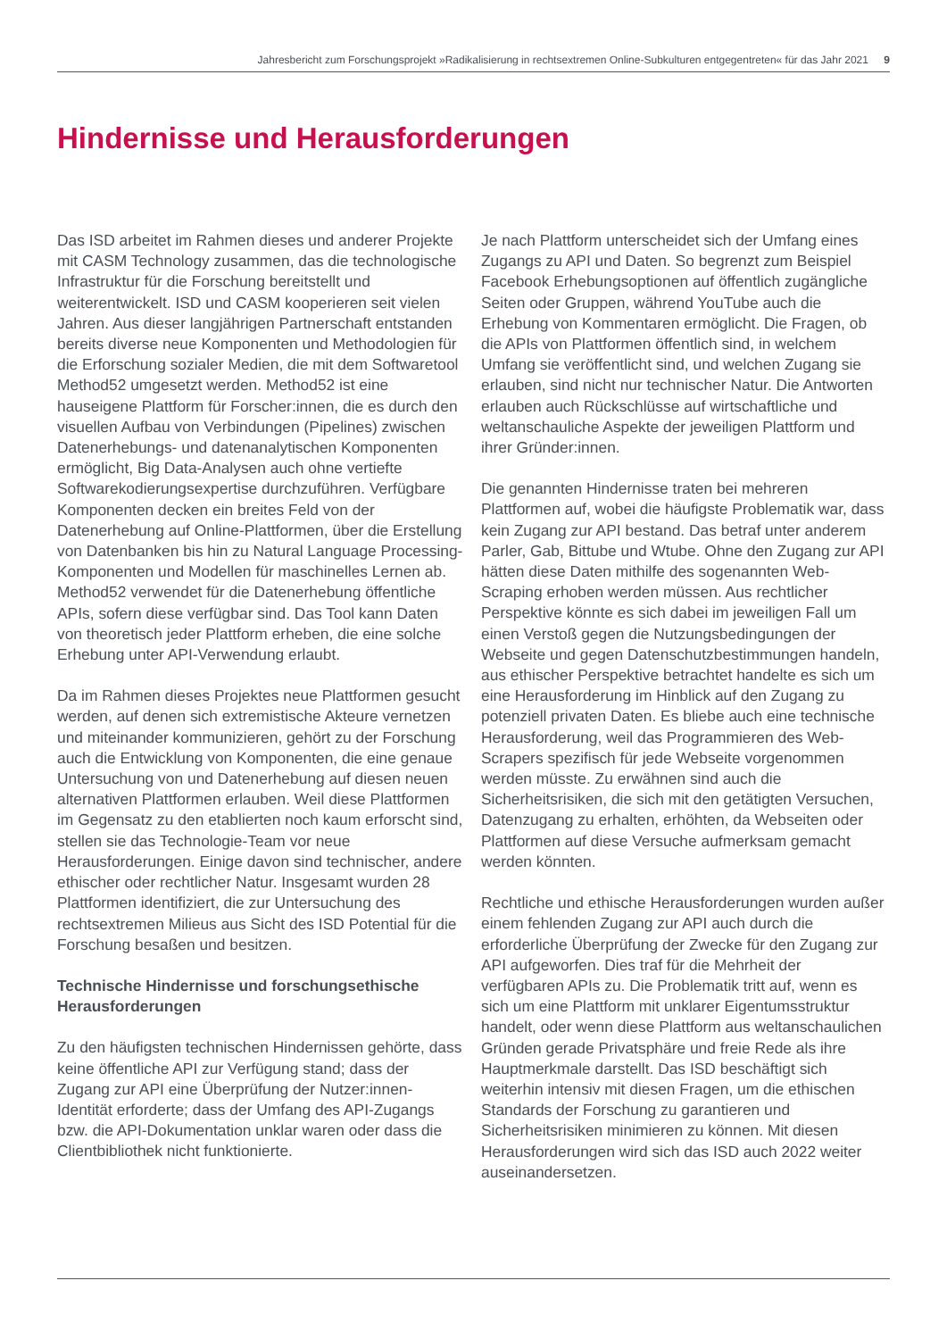Jahresbericht zum Forschungsprojekt »Radikalisierung in rechtsextremen Online-Subkulturen entgegentreten« für das Jahr 2021 9
Hindernisse und Herausforderungen
Das ISD arbeitet im Rahmen dieses und anderer Projekte mit CASM Technology zusammen, das die technologische Infrastruktur für die Forschung bereitstellt und weiterentwickelt. ISD und CASM kooperieren seit vielen Jahren. Aus dieser langjährigen Partnerschaft entstanden bereits diverse neue Komponenten und Methodologien für die Erforschung sozialer Medien, die mit dem Softwaretool Method52 umgesetzt werden. Method52 ist eine hauseigene Plattform für Forscher:innen, die es durch den visuellen Aufbau von Verbindungen (Pipelines) zwischen Datenerhebungs- und datenanalytischen Komponenten ermöglicht, Big Data-Analysen auch ohne vertiefte Softwarekodierungsexpertise durchzuführen. Verfügbare Komponenten decken ein breites Feld von der Datenerhebung auf Online-Plattformen, über die Erstellung von Datenbanken bis hin zu Natural Language Processing-Komponenten und Modellen für maschinelles Lernen ab. Method52 verwendet für die Datenerhebung öffentliche APIs, sofern diese verfügbar sind. Das Tool kann Daten von theoretisch jeder Plattform erheben, die eine solche Erhebung unter API-Verwendung erlaubt.
Da im Rahmen dieses Projektes neue Plattformen gesucht werden, auf denen sich extremistische Akteure vernetzen und miteinander kommunizieren, gehört zu der Forschung auch die Entwicklung von Komponenten, die eine genaue Untersuchung von und Datenerhebung auf diesen neuen alternativen Plattformen erlauben. Weil diese Plattformen im Gegensatz zu den etablierten noch kaum erforscht sind, stellen sie das Technologie-Team vor neue Herausforderungen. Einige davon sind technischer, andere ethischer oder rechtlicher Natur. Insgesamt wurden 28 Plattformen identifiziert, die zur Untersuchung des rechtsextremen Milieus aus Sicht des ISD Potential für die Forschung besaßen und besitzen.
Technische Hindernisse und forschungsethische Herausforderungen
Zu den häufigsten technischen Hindernissen gehörte, dass keine öffentliche API zur Verfügung stand; dass der Zugang zur API eine Überprüfung der Nutzer:innen-Identität erforderte; dass der Umfang des API-Zugangs bzw. die API-Dokumentation unklar waren oder dass die Clientbibliothek nicht funktionierte.
Je nach Plattform unterscheidet sich der Umfang eines Zugangs zu API und Daten. So begrenzt zum Beispiel Facebook Erhebungsoptionen auf öffentlich zugängliche Seiten oder Gruppen, während YouTube auch die Erhebung von Kommentaren ermöglicht. Die Fragen, ob die APIs von Plattformen öffentlich sind, in welchem Umfang sie veröffentlicht sind, und welchen Zugang sie erlauben, sind nicht nur technischer Natur. Die Antworten erlauben auch Rückschlüsse auf wirtschaftliche und weltanschauliche Aspekte der jeweiligen Plattform und ihrer Gründer:innen.
Die genannten Hindernisse traten bei mehreren Plattformen auf, wobei die häufigste Problematik war, dass kein Zugang zur API bestand. Das betraf unter anderem Parler, Gab, Bittube und Wtube. Ohne den Zugang zur API hätten diese Daten mithilfe des sogenannten Web-Scraping erhoben werden müssen. Aus rechtlicher Perspektive könnte es sich dabei im jeweiligen Fall um einen Verstoß gegen die Nutzungsbedingungen der Webseite und gegen Datenschutzbestimmungen handeln, aus ethischer Perspektive betrachtet handelte es sich um eine Herausforderung im Hinblick auf den Zugang zu potenziell privaten Daten. Es bliebe auch eine technische Herausforderung, weil das Programmieren des Web-Scrapers spezifisch für jede Webseite vorgenommen werden müsste. Zu erwähnen sind auch die Sicherheitsrisiken, die sich mit den getätigten Versuchen, Datenzugang zu erhalten, erhöhten, da Webseiten oder Plattformen auf diese Versuche aufmerksam gemacht werden könnten.
Rechtliche und ethische Herausforderungen wurden außer einem fehlenden Zugang zur API auch durch die erforderliche Überprüfung der Zwecke für den Zugang zur API aufgeworfen. Dies traf für die Mehrheit der verfügbaren APIs zu. Die Problematik tritt auf, wenn es sich um eine Plattform mit unklarer Eigentumsstruktur handelt, oder wenn diese Plattform aus weltanschaulichen Gründen gerade Privatsphäre und freie Rede als ihre Hauptmerkmale darstellt. Das ISD beschäftigt sich weiterhin intensiv mit diesen Fragen, um die ethischen Standards der Forschung zu garantieren und Sicherheitsrisiken minimieren zu können. Mit diesen Herausforderungen wird sich das ISD auch 2022 weiter auseinandersetzen.